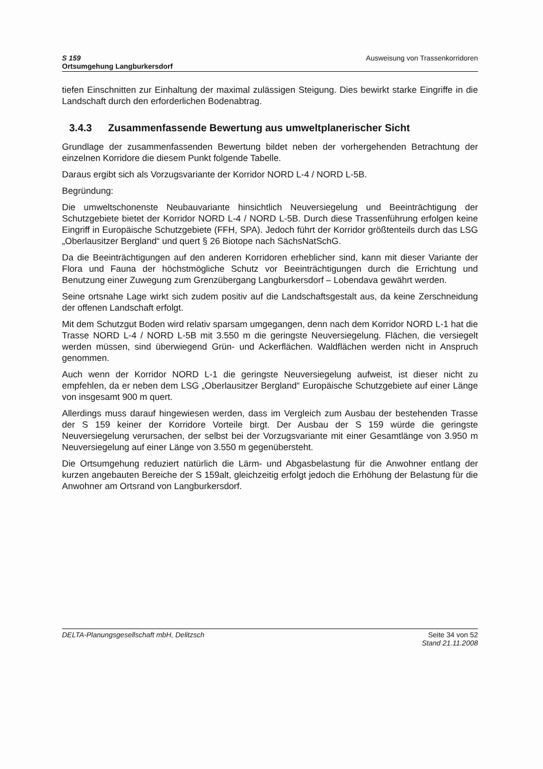S 159
Ortsumgehung Langburkersdorf
Ausweisung von Trassenkorridoren
tiefen Einschnitten zur Einhaltung der maximal zulässigen Steigung. Dies bewirkt starke Eingriffe in die Landschaft durch den erforderlichen Bodenabtrag.
3.4.3 Zusammenfassende Bewertung aus umweltplanerischer Sicht
Grundlage der zusammenfassenden Bewertung bildet neben der vorhergehenden Betrachtung der einzelnen Korridore die diesem Punkt folgende Tabelle.
Daraus ergibt sich als Vorzugsvariante der Korridor NORD L-4 / NORD L-5B.
Begründung:
Die umweltschonenste Neubauvariante hinsichtlich Neuversiegelung und Beeinträchtigung der Schutzgebiete bietet der Korridor NORD L-4 / NORD L-5B. Durch diese Trassenführung erfolgen keine Eingriff in Europäische Schutzgebiete (FFH, SPA). Jedoch führt der Korridor größtenteils durch das LSG „Oberlausitzer Bergland“ und quert § 26 Biotope nach SächsNatSchG.
Da die Beeinträchtigungen auf den anderen Korridoren erheblicher sind, kann mit dieser Variante der Flora und Fauna der höchstmögliche Schutz vor Beeinträchtigungen durch die Errichtung und Benutzung einer Zuwegung zum Grenzübergang Langburkersdorf – Lobendava gewährt werden.
Seine ortsnahe Lage wirkt sich zudem positiv auf die Landschaftsgestalt aus, da keine Zerschneidung der offenen Landschaft erfolgt.
Mit dem Schutzgut Boden wird relativ sparsam umgegangen, denn nach dem Korridor NORD L-1 hat die Trasse NORD L-4 / NORD L-5B mit 3.550 m die geringste Neuversiegelung. Flächen, die versiegelt werden müssen, sind überwiegend Grün- und Ackerflächen. Waldflächen werden nicht in Anspruch genommen.
Auch wenn der Korridor NORD L-1 die geringste Neuversiegelung aufweist, ist dieser nicht zu empfehlen, da er neben dem LSG „Oberlausitzer Bergland“ Europäische Schutzgebiete auf einer Länge von insgesamt 900 m quert.
Allerdings muss darauf hingewiesen werden, dass im Vergleich zum Ausbau der bestehenden Trasse der S 159 keiner der Korridore Vorteile birgt. Der Ausbau der S 159 würde die geringste Neuversiegelung verursachen, der selbst bei der Vorzugsvariante mit einer Gesamtlänge von 3.950 m Neuversiegelung auf einer Länge von 3.550 m gegenübersteht.
Die Ortsumgehung reduziert natürlich die Lärm- und Abgasbelastung für die Anwohner entlang der kurzen angebauten Bereiche der S 159alt, gleichzeitig erfolgt jedoch die Erhöhung der Belastung für die Anwohner am Ortsrand von Langburkersdorf.
DELTA-Planungsgesellschaft mbH, Delitzsch
Seite 34 von 52
Stand 21.11.2008